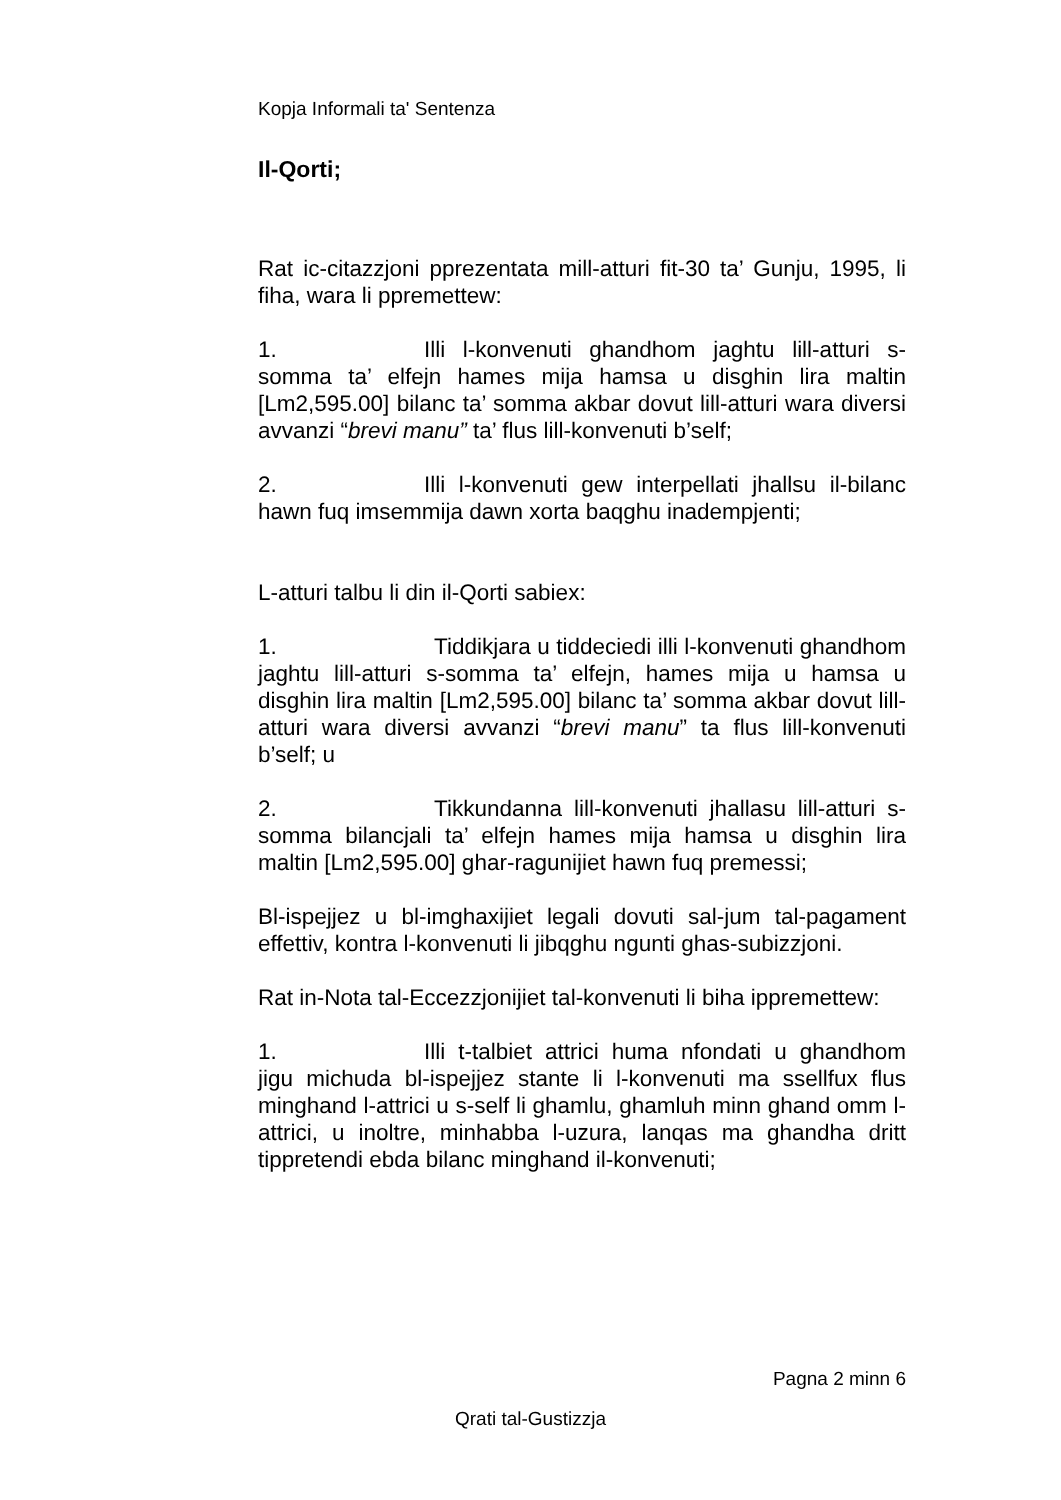Kopja Informali ta' Sentenza
Il-Qorti;
Rat ic-citazzjoni pprezentata mill-atturi fit-30 ta’ Gunju, 1995, li fiha, wara li ppremettew:
1. Illi l-konvenuti ghandhom jaghtu lill-atturi s-somma ta’ elfejn hames mija hamsa u disghin lira maltin [Lm2,595.00] bilanc ta’ somma akbar dovut lill-atturi wara diversi avvanzi “brevi manu” ta’ flus lill-konvenuti b’self;
2. Illi l-konvenuti gew interpellati jhallsu il-bilanc hawn fuq imsemmija dawn xorta baqghu inadempjenti;
L-atturi talbu li din il-Qorti sabiex:
1. Tiddikjara u tiddeciedi illi l-konvenuti ghandhom jaghtu lill-atturi s-somma ta’ elfejn, hames mija u hamsa u disghin lira maltin [Lm2,595.00] bilanc ta’ somma akbar dovut lill-atturi wara diversi avvanzi “brevi manu” ta flus lill-konvenuti b’self; u
2. Tikkundanna lill-konvenuti jhallasu lill-atturi s-somma bilancjali ta’ elfejn hames mija hamsa u disghin lira maltin [Lm2,595.00] ghar-ragunijiet hawn fuq premessi;
Bl-ispejjez u bl-imghaxijiet legali dovuti sal-jum tal-pagament effettiv, kontra l-konvenuti li jibqghu ngunti ghas-subizzjoni.
Rat in-Nota tal-Eccezzjonijiet tal-konvenuti li biha ippremettew:
1. Illi t-talbiet attrici huma nfondati u ghandhom jigu michuda bl-ispejjez stante li l-konvenuti ma ssellfux flus minghand l-attrici u s-self li ghamlu, ghamluh minn ghand omm l-attrici, u inoltre, minhabba l-uzura, lanqas ma ghandha dritt tippretendi ebda bilanc minghand il-konvenuti;
Pagna 2 minn 6
Qrati tal-Gustizzja